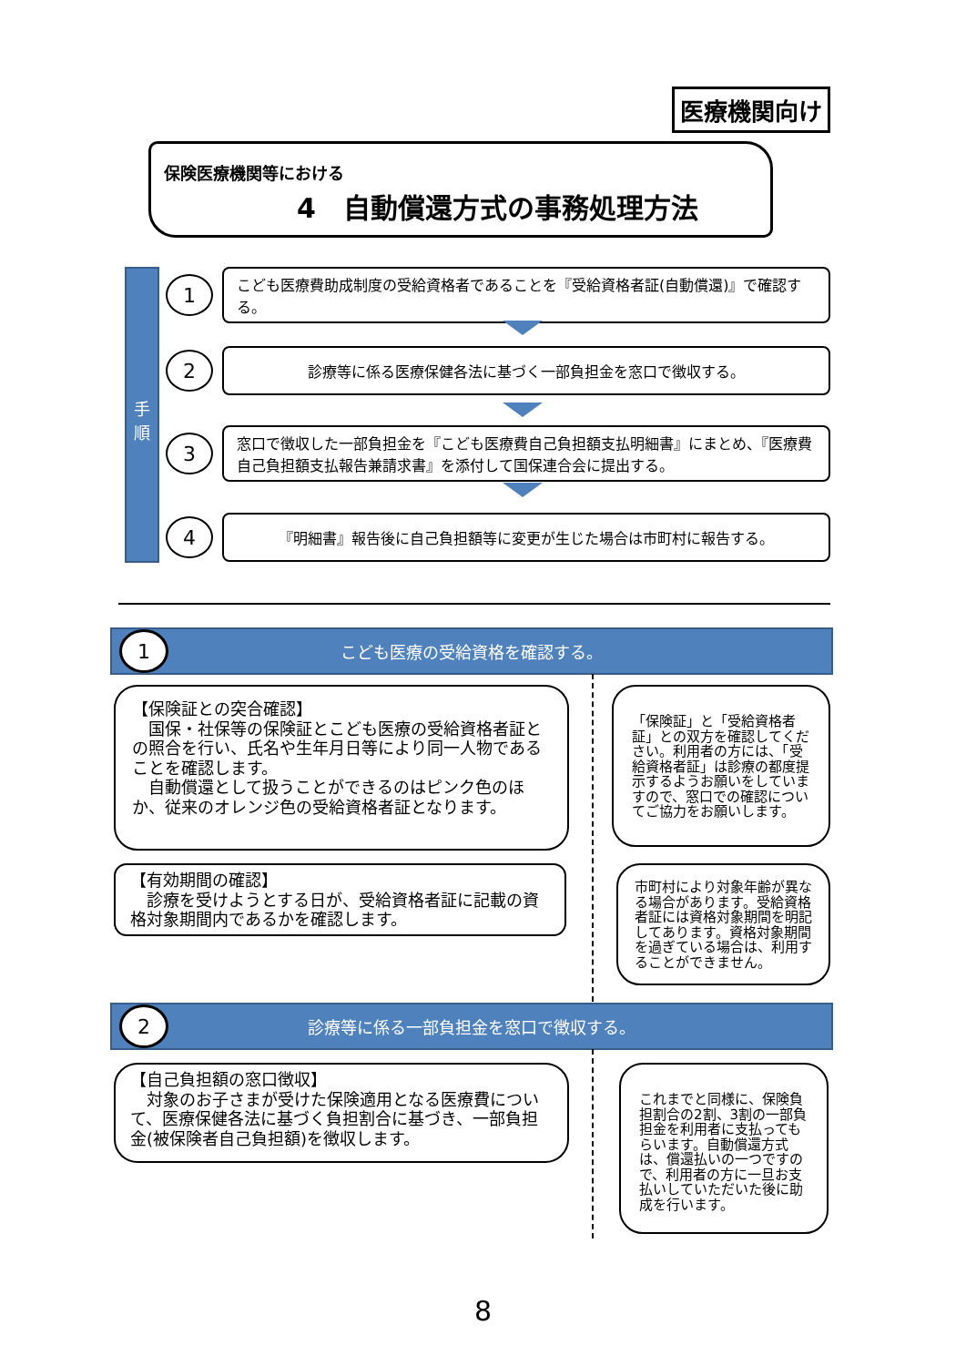医療機関向け
保険医療機関等における
4　自動償還方式の事務処理方法
手
順
1
こども医療費助成制度の受給資格者であることを『受給資格者証(自動償還)』で確認する。
2
診療等に係る医療保健各法に基づく一部負担金を窓口で徴収する。
3
窓口で徴収した一部負担金を『こども医療費自己負担額支払明細書』にまとめ、『医療費自己負担額支払報告兼請求書』を添付して国保連合会に提出する。
4
『明細書』報告後に自己負担額等に変更が生じた場合は市町村に報告する。
1
こども医療の受給資格を確認する。
【保険証との突合確認】
　国保・社保等の保険証とこども医療の受給資格者証との照合を行い、氏名や生年月日等により同一人物であることを確認します。
　自動償還として扱うことができるのはピンク色のほか、従来のオレンジ色の受給資格者証となります。
「保険証」と「受給資格者証」との双方を確認してください。利用者の方には、「受給資格者証」は診療の都度提示するようお願いをしていますので、窓口での確認についてご協力をお願いします。
【有効期間の確認】
　診療を受けようとする日が、受給資格者証に記載の資格対象期間内であるかを確認します。
市町村により対象年齢が異なる場合があります。受給資格者証には資格対象期間を明記してあります。資格対象期間を過ぎている場合は、利用することができません。
2
診療等に係る一部負担金を窓口で徴収する。
【自己負担額の窓口徴収】
　対象のお子さまが受けた保険適用となる医療費について、医療保健各法に基づく負担割合に基づき、一部負担金(被保険者自己負担額)を徴収します。
これまでと同様に、保険負担割合の2割、3割の一部負担金を利用者に支払ってもらいます。自動償還方式は、償還払いの一つですので、利用者の方に一旦お支払いしていただいた後に助成を行います。
8